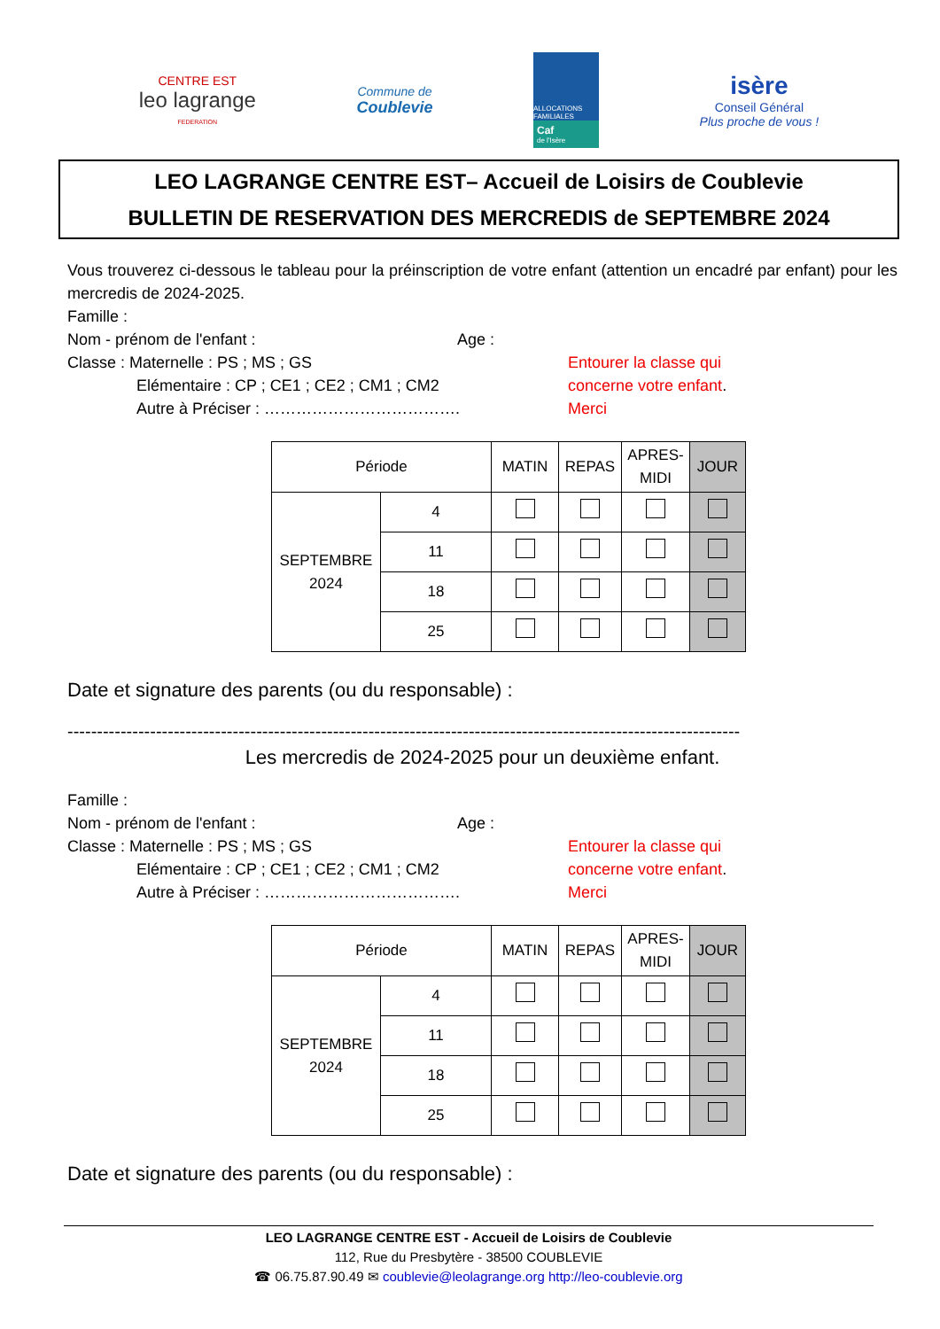CENTRE EST
leo lagrange
FEDERATION
Commune de
Coublevie
ALLOCATIONS FAMILIALES
Caf
de l'Isère
isère
Conseil Général
Plus proche de vous !
LEO LAGRANGE CENTRE EST– Accueil de Loisirs de Coublevie
BULLETIN DE RESERVATION DES MERCREDIS de SEPTEMBRE 2024
Vous trouverez ci-dessous le tableau pour la préinscription de votre enfant (attention un encadré par enfant) pour les mercredis de 2024-2025.
Famille :
Nom - prénom de l'enfant : Age :
Classe : Maternelle : PS ; MS ; GS
Elémentaire : CP ; CE1 ; CE2 ; CM1 ; CM2
Autre à Préciser : ……………………………….
Entourer la classe qui
concerne votre enfant.
Merci
| Période | | MATIN | REPAS | APRES- MIDI | JOUR |
| --- | --- | --- | --- | --- | --- |
| SEPTEMBRE 2024 | 4 | | | | |
| | 11 | | | | |
| | 18 | | | | |
| | 25 | | | | |
Date et signature des parents (ou du responsable) :
------------------------------------------------------------------------------------------------------------------
Les mercredis de 2024-2025 pour un deuxième enfant.
Famille :
Nom - prénom de l'enfant : Age :
Classe : Maternelle : PS ; MS ; GS
Elémentaire : CP ; CE1 ; CE2 ; CM1 ; CM2
Autre à Préciser : ……………………………….
Entourer la classe qui
concerne votre enfant.
Merci
| Période | | MATIN | REPAS | APRES- MIDI | JOUR |
| --- | --- | --- | --- | --- | --- |
| SEPTEMBRE 2024 | 4 | | | | |
| | 11 | | | | |
| | 18 | | | | |
| | 25 | | | | |
Date et signature des parents (ou du responsable) :
LEO LAGRANGE CENTRE EST - Accueil de Loisirs de Coublevie
112, Rue du Presbytère - 38500 COUBLEVIE
☎ 06.75.87.90.49 ✉ coublevie@leolagrange.org http://leo-coublevie.org